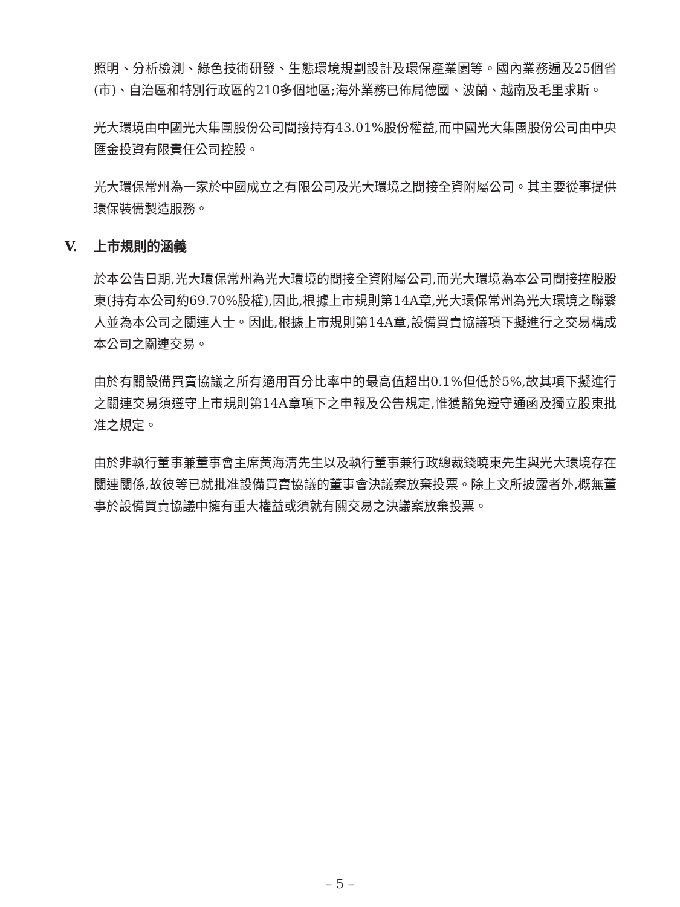照明、分析檢測、綠色技術研發、生態環境規劃設計及環保產業園等。國內業務遍及25個省(市)、自治區和特別行政區的210多個地區;海外業務已佈局德國、波蘭、越南及毛里求斯。
光大環境由中國光大集團股份公司間接持有43.01%股份權益,而中國光大集團股份公司由中央匯金投資有限責任公司控股。
光大環保常州為一家於中國成立之有限公司及光大環境之間接全資附屬公司。其主要從事提供環保裝備製造服務。
V. 上市規則的涵義
於本公告日期,光大環保常州為光大環境的間接全資附屬公司,而光大環境為本公司間接控股股東(持有本公司約69.70%股權),因此,根據上市規則第14A章,光大環保常州為光大環境之聯繫人並為本公司之關連人士。因此,根據上市規則第14A章,設備買賣協議項下擬進行之交易構成本公司之關連交易。
由於有關設備買賣協議之所有適用百分比率中的最高值超出0.1%但低於5%,故其項下擬進行之關連交易須遵守上市規則第14A章項下之申報及公告規定,惟獲豁免遵守通函及獨立股東批准之規定。
由於非執行董事兼董事會主席黃海清先生以及執行董事兼行政總裁錢曉東先生與光大環境存在關連關係,故彼等已就批准設備買賣協議的董事會決議案放棄投票。除上文所披露者外,概無董事於設備買賣協議中擁有重大權益或須就有關交易之決議案放棄投票。
– 5 –